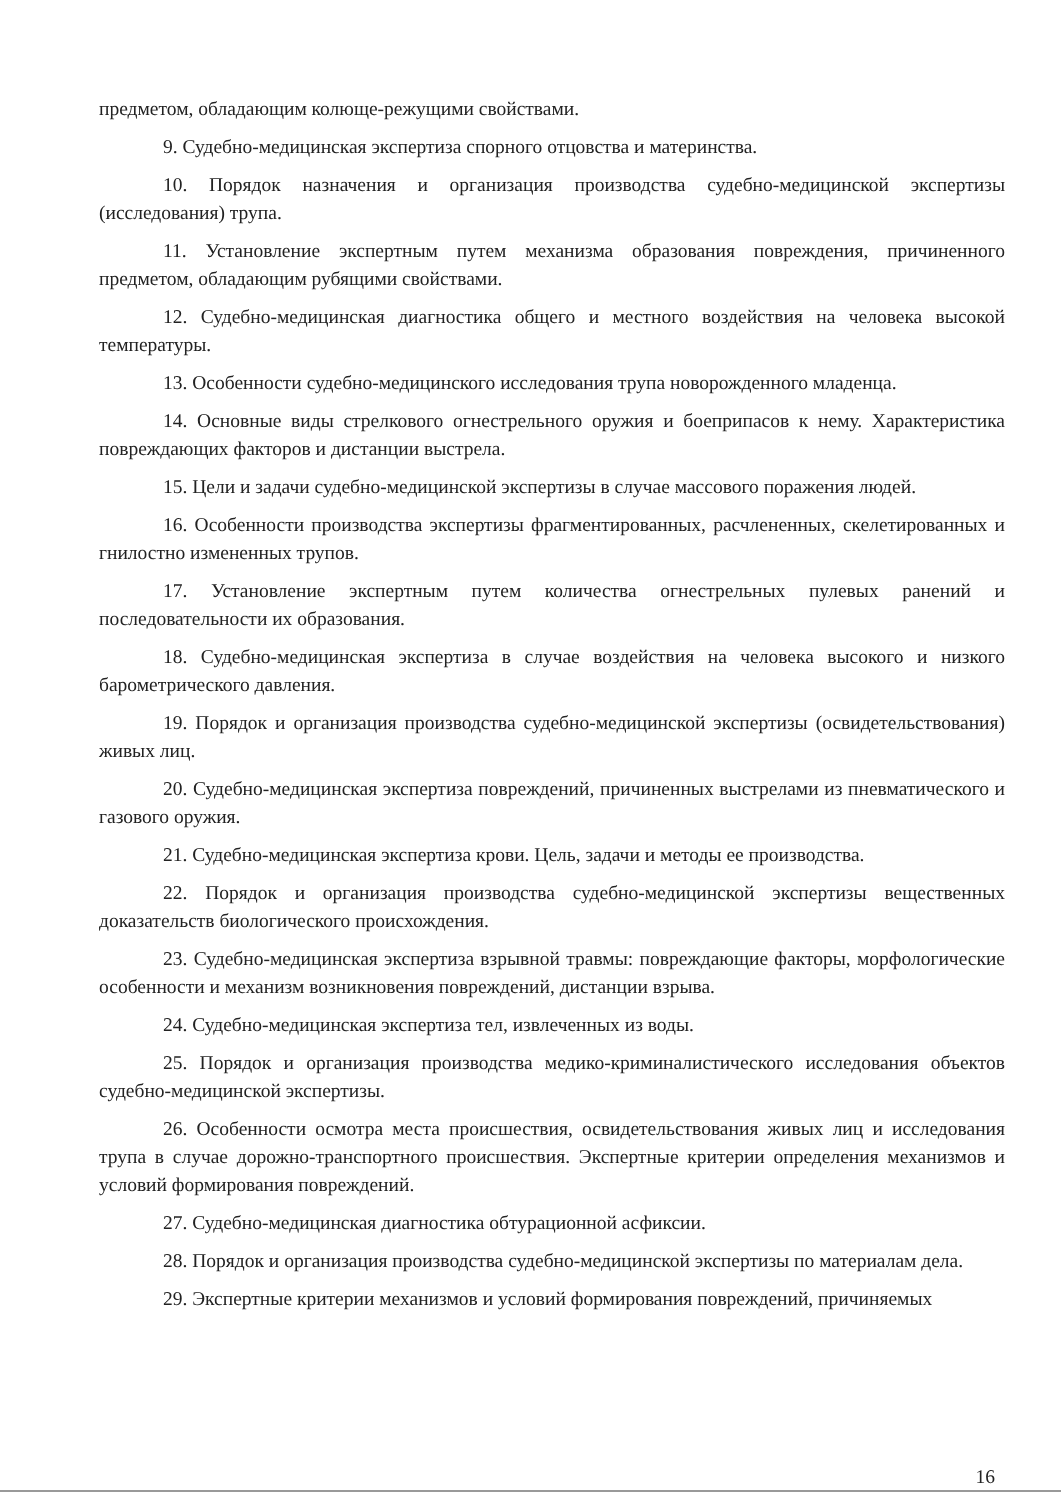предметом, обладающим колюще-режущими свойствами.
9. Судебно-медицинская экспертиза спорного отцовства и материнства.
10. Порядок назначения и организация производства судебно-медицинской экспертизы (исследования) трупа.
11. Установление экспертным путем механизма образования повреждения, причиненного предметом, обладающим рубящими свойствами.
12. Судебно-медицинская диагностика общего и местного воздействия на человека высокой температуры.
13. Особенности судебно-медицинского исследования трупа новорожденного младенца.
14. Основные виды стрелкового огнестрельного оружия и боеприпасов к нему. Характеристика повреждающих факторов и дистанции выстрела.
15. Цели и задачи судебно-медицинской экспертизы в случае массового поражения людей.
16. Особенности производства экспертизы фрагментированных, расчлененных, скелетированных и гнилостно измененных трупов.
17. Установление экспертным путем количества огнестрельных пулевых ранений и последовательности их образования.
18. Судебно-медицинская экспертиза в случае воздействия на человека высокого и низкого барометрического давления.
19. Порядок и организация производства судебно-медицинской экспертизы (освидетельствования) живых лиц.
20. Судебно-медицинская экспертиза повреждений, причиненных выстрелами из пневматического и газового оружия.
21. Судебно-медицинская экспертиза крови. Цель, задачи и методы ее производства.
22. Порядок и организация производства судебно-медицинской экспертизы вещественных доказательств биологического происхождения.
23. Судебно-медицинская экспертиза взрывной травмы: повреждающие факторы, морфологические особенности и механизм возникновения повреждений, дистанции взрыва.
24. Судебно-медицинская экспертиза тел, извлеченных из воды.
25. Порядок и организация производства медико-криминалистического исследования объектов судебно-медицинской экспертизы.
26. Особенности осмотра места происшествия, освидетельствования живых лиц и исследования трупа в случае дорожно-транспортного происшествия. Экспертные критерии определения механизмов и условий формирования повреждений.
27. Судебно-медицинская диагностика обтурационной асфиксии.
28. Порядок и организация производства судебно-медицинской экспертизы по материалам дела.
29. Экспертные критерии механизмов и условий формирования повреждений, причиняемых
16